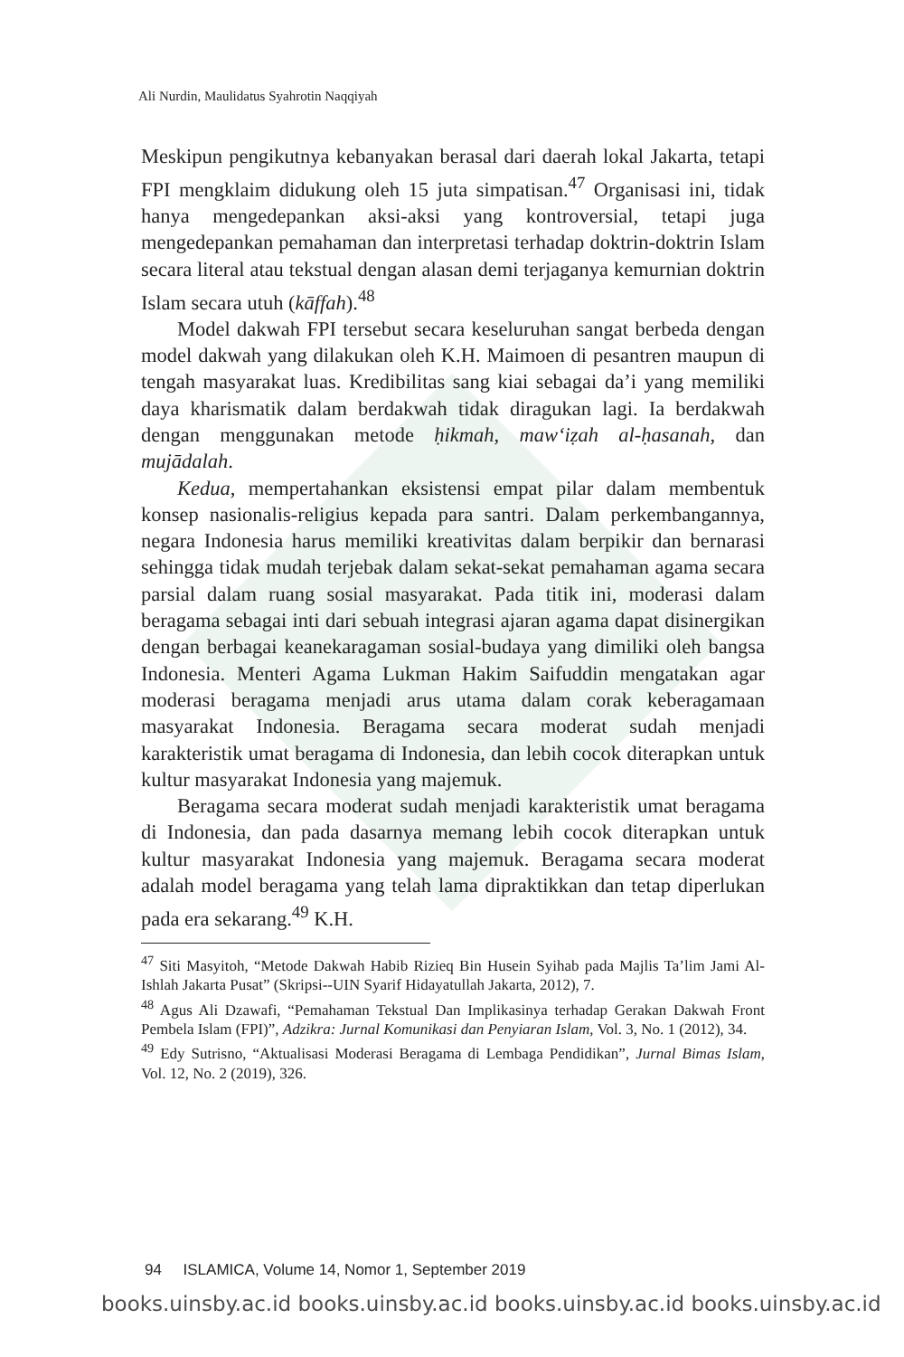Ali Nurdin, Maulidatus Syahrotin Naqqiyah
Meskipun pengikutnya kebanyakan berasal dari daerah lokal Jakarta, tetapi FPI mengklaim didukung oleh 15 juta simpatisan.<sup>47</sup> Organisasi ini, tidak hanya mengedepankan aksi-aksi yang kontroversial, tetapi juga mengedepankan pemahaman dan interpretasi terhadap doktrin-doktrin Islam secara literal atau tekstual dengan alasan demi terjaganya kemurnian doktrin Islam secara utuh (kāffah).<sup>48</sup>
Model dakwah FPI tersebut secara keseluruhan sangat berbeda dengan model dakwah yang dilakukan oleh K.H. Maimoen di pesantren maupun di tengah masyarakat luas. Kredibilitas sang kiai sebagai da’i yang memiliki daya kharismatik dalam berdakwah tidak diragukan lagi. Ia berdakwah dengan menggunakan metode ḥikmah, maw‘iẓah al-ḥasanah, dan mujādalah.
Kedua, mempertahankan eksistensi empat pilar dalam membentuk konsep nasionalis-religius kepada para santri. Dalam perkembangannya, negara Indonesia harus memiliki kreativitas dalam berpikir dan bernarasi sehingga tidak mudah terjebak dalam sekat-sekat pemahaman agama secara parsial dalam ruang sosial masyarakat. Pada titik ini, moderasi dalam beragama sebagai inti dari sebuah integrasi ajaran agama dapat disinergikan dengan berbagai keanekaragaman sosial-budaya yang dimiliki oleh bangsa Indonesia. Menteri Agama Lukman Hakim Saifuddin mengatakan agar moderasi beragama menjadi arus utama dalam corak keberagamaan masyarakat Indonesia. Beragama secara moderat sudah menjadi karakteristik umat beragama di Indonesia, dan lebih cocok diterapkan untuk kultur masyarakat Indonesia yang majemuk.
Beragama secara moderat sudah menjadi karakteristik umat beragama di Indonesia, dan pada dasarnya memang lebih cocok diterapkan untuk kultur masyarakat Indonesia yang majemuk. Beragama secara moderat adalah model beragama yang telah lama dipraktikkan dan tetap diperlukan pada era sekarang.<sup>49</sup> K.H.
<sup>47</sup> Siti Masyitoh, “Metode Dakwah Habib Rizieq Bin Husein Syihab pada Majlis Ta’lim Jami Al-Ishlah Jakarta Pusat” (Skripsi--UIN Syarif Hidayatullah Jakarta, 2012), 7.
<sup>48</sup> Agus Ali Dzawafi, “Pemahaman Tekstual Dan Implikasinya terhadap Gerakan Dakwah Front Pembela Islam (FPI)”, Adzikra: Jurnal Komunikasi dan Penyiaran Islam, Vol. 3, No. 1 (2012), 34.
<sup>49</sup> Edy Sutrisno, “Aktualisasi Moderasi Beragama di Lembaga Pendidikan”, Jurnal Bimas Islam, Vol. 12, No. 2 (2019), 326.
94 ISLAMICA, Volume 14, Nomor 1, September 2019
books.uinsby.ac.id books.uinsby.ac.id books.uinsby.ac.id books.uinsby.ac.id